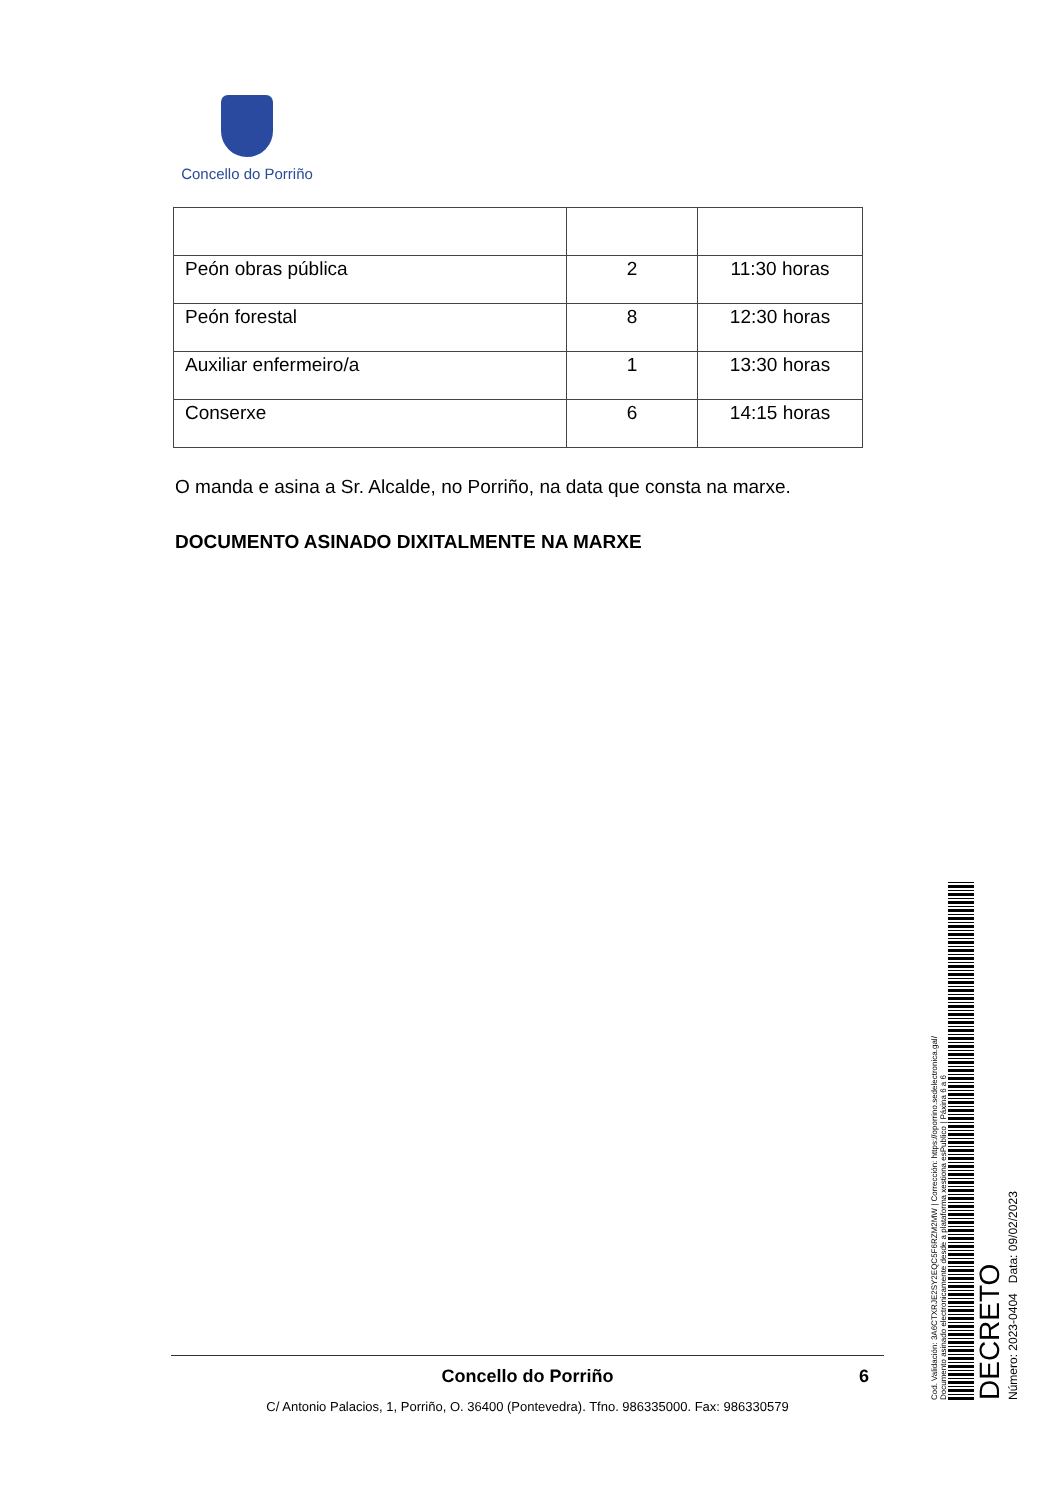Concello do Porriño
| Peón obras pública | 2 | 11:30 horas |
| Peón forestal | 8 | 12:30 horas |
| Auxiliar enfermeiro/a | 1 | 13:30 horas |
| Conserxe | 6 | 14:15 horas |
O manda e asina a Sr. Alcalde, no Porriño, na data que consta na marxe.
DOCUMENTO ASINADO DIXITALMENTE NA MARXE
Cod. Validación: 3A6CTXRJE2SY2EQC5F6RZM2MW | Corrección: https://oporrino.sedelectronica.gal/
Documento asinado electronicamente desde a plataforma xestiona esPublico | Páxina 6 a 6
DECRETO
Número: 2023-0404 Data: 09/02/2023
Concello do Porriño 6
C/ Antonio Palacios, 1, Porriño, O. 36400 (Pontevedra). Tfno. 986335000. Fax: 986330579